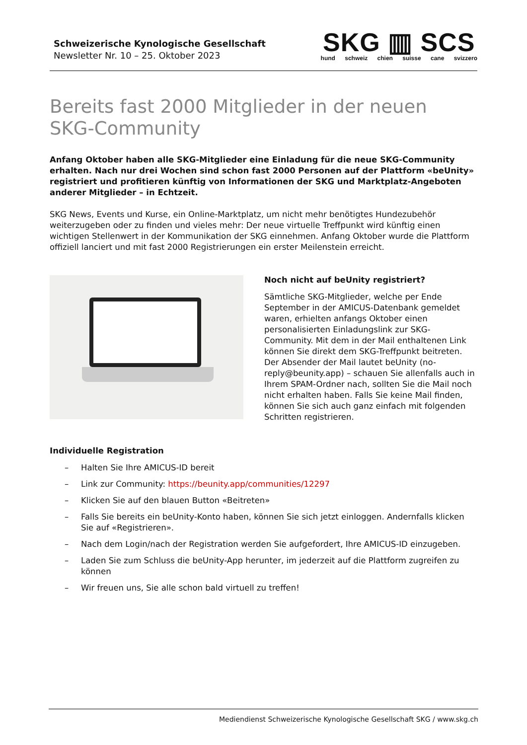Schweizerische Kynologische Gesellschaft
Newsletter Nr. 10 – 25. Oktober 2023
SKG ▥ SCS
hund schweiz chien suisse cane svizzero
Bereits fast 2000 Mitglieder in der neuen SKG-Community
Anfang Oktober haben alle SKG-Mitglieder eine Einladung für die neue SKG-Community erhalten. Nach nur drei Wochen sind schon fast 2000 Personen auf der Plattform «beUnity» registriert und profitieren künftig von Informationen der SKG und Marktplatz-Angeboten anderer Mitglieder – in Echtzeit.
SKG News, Events und Kurse, ein Online-Marktplatz, um nicht mehr benötigtes Hundezubehör weiterzugeben oder zu finden und vieles mehr: Der neue virtuelle Treffpunkt wird künftig einen wichtigen Stellenwert in der Kommunikation der SKG einnehmen. Anfang Oktober wurde die Plattform offiziell lanciert und mit fast 2000 Registrierungen ein erster Meilenstein erreicht.
Noch nicht auf beUnity registriert?
Sämtliche SKG-Mitglieder, welche per Ende September in der AMICUS-Datenbank gemeldet waren, erhielten anfangs Oktober einen personalisierten Einladungslink zur SKG-Community. Mit dem in der Mail enthaltenen Link können Sie direkt dem SKG-Treffpunkt beitreten. Der Absender der Mail lautet beUnity (no-reply@beunity.app) – schauen Sie allenfalls auch in Ihrem SPAM-Ordner nach, sollten Sie die Mail noch nicht erhalten haben. Falls Sie keine Mail finden, können Sie sich auch ganz einfach mit folgenden Schritten registrieren.
Individuelle Registration
– Halten Sie Ihre AMICUS-ID bereit
– Link zur Community: https://beunity.app/communities/12297
– Klicken Sie auf den blauen Button «Beitreten»
– Falls Sie bereits ein beUnity-Konto haben, können Sie sich jetzt einloggen. Andernfalls klicken Sie auf «Registrieren».
– Nach dem Login/nach der Registration werden Sie aufgefordert, Ihre AMICUS-ID einzugeben.
– Laden Sie zum Schluss die beUnity-App herunter, im jederzeit auf die Plattform zugreifen zu können
– Wir freuen uns, Sie alle schon bald virtuell zu treffen!
Mediendienst Schweizerische Kynologische Gesellschaft SKG / www.skg.ch